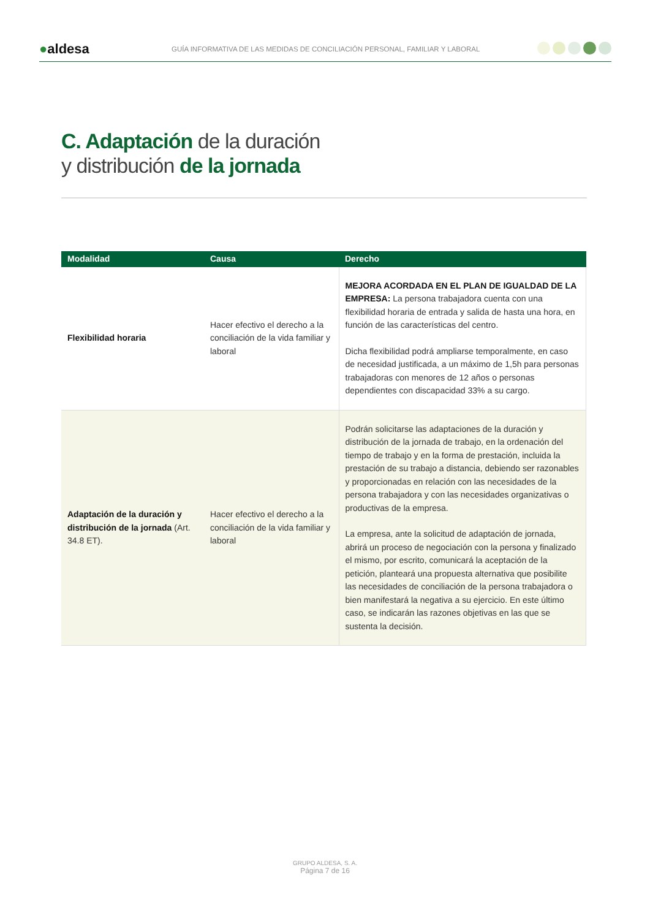●aldesa
GUÍA INFORMATIVA DE LAS MEDIDAS DE CONCILIACIÓN PERSONAL, FAMILIAR Y LABORAL
C. Adaptación de la duración
y distribución de la jornada
| Modalidad | Causa | Derecho |
| --- | --- | --- |
| Flexibilidad horaria | Hacer efectivo el derecho a la conciliación de la vida familiar y laboral | MEJORA ACORDADA EN EL PLAN DE IGUALDAD DE LA EMPRESA: La persona trabajadora cuenta con una flexibilidad horaria de entrada y salida de hasta una hora, en función de las características del centro. Dicha flexibilidad podrá ampliarse temporalmente, en caso de necesidad justificada, a un máximo de 1,5h para personas trabajadoras con menores de 12 años o personas dependientes con discapacidad 33% a su cargo. |
| Adaptación de la duración y distribución de la jornada (Art. 34.8 ET). | Hacer efectivo el derecho a la conciliación de la vida familiar y laboral | Podrán solicitarse las adaptaciones de la duración y distribución de la jornada de trabajo, en la ordenación del tiempo de trabajo y en la forma de prestación, incluida la prestación de su trabajo a distancia, debiendo ser razonables y proporcionadas en relación con las necesidades de la persona trabajadora y con las necesidades organizativas o productivas de la empresa. La empresa, ante la solicitud de adaptación de jornada, abrirá un proceso de negociación con la persona y finalizado el mismo, por escrito, comunicará la aceptación de la petición, planteará una propuesta alternativa que posibilite las necesidades de conciliación de la persona trabajadora o bien manifestará la negativa a su ejercicio. En este último caso, se indicarán las razones objetivas en las que se sustenta la decisión. |
GRUPO ALDESA, S. A.
Página 7 de 16